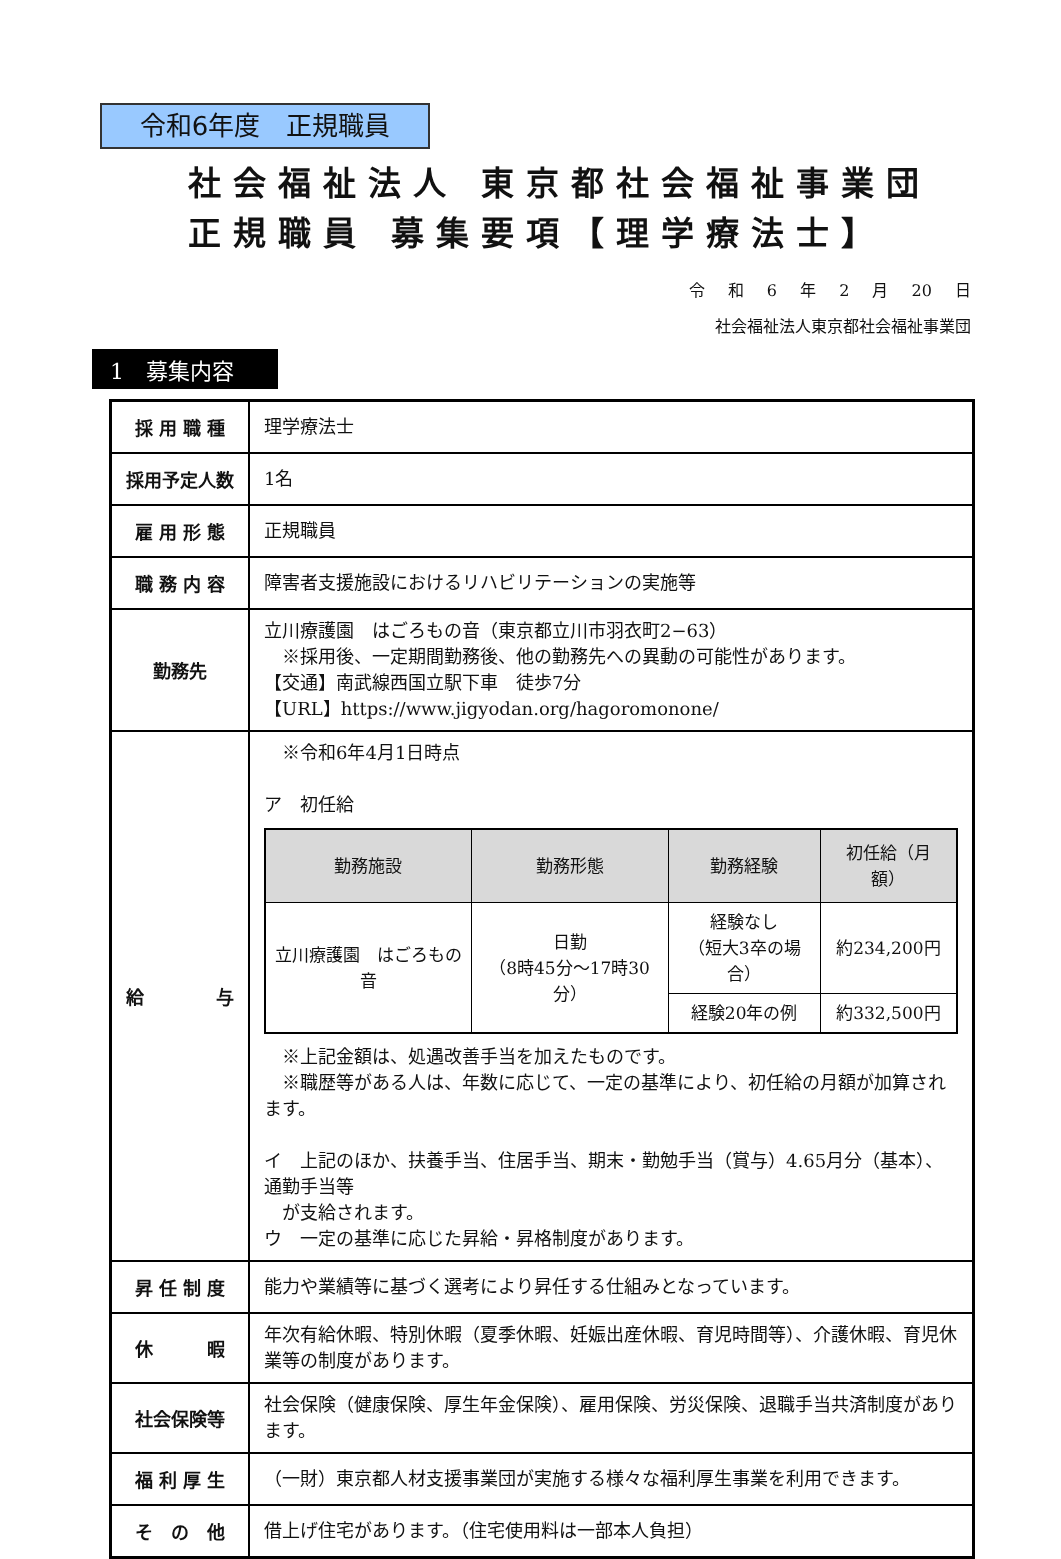令和6年度　正規職員
社会福祉法人 東京都社会福祉事業団
正規職員 募集要項【理学療法士】
令 和 6 年 2 月 20 日
社会福祉法人東京都社会福祉事業団
1　募集内容
| 採 用 職 種 | 理学療法士 |
| 採用予定人数 | 1名 |
| 雇 用 形 態 | 正規職員 |
| 職 務 内 容 | 障害者支援施設におけるリハビリテーションの実施等 |
| 勤務先 | 立川療護園 はごろもの音（東京都立川市羽衣町2−63） ※採用後、一定期間勤務後、他の勤務先への異動の可能性があります。 【交通】南武線西国立駅下車 徒歩7分 【URL】https://www.jigyodan.org/hagoromonone/ |
| 給 与 | ※令和6年4月1日時点 ア 初任給 / 勤務施設 / 勤務形態 / 勤務経験 / 初任給（月額） / / --- / --- / --- / --- / / 立川療護園 はごろもの音 / 日勤 （8時45分～17時30分） / 経験なし （短大3卒の場合） / 約234,200円 / / / / 経験20年の例 / 約332,500円 / ※上記金額は、処遇改善手当を加えたものです。 ※職歴等がある人は、年数に応じて、一定の基準により、初任給の月額が加算されます。 イ 上記のほか、扶養手当、住居手当、期末・勤勉手当（賞与）4.65月分（基本）、通勤手当等 が支給されます。 ウ 一定の基準に応じた昇給・昇格制度があります。 |
| 昇 任 制 度 | 能力や業績等に基づく選考により昇任する仕組みとなっています。 |
| 休 暇 | 年次有給休暇、特別休暇（夏季休暇、妊娠出産休暇、育児時間等）、介護休暇、育児休業等の制度があります。 |
| 社会保険等 | 社会保険（健康保険、厚生年金保険）、雇用保険、労災保険、退職手当共済制度があります。 |
| 福 利 厚 生 | （一財）東京都人材支援事業団が実施する様々な福利厚生事業を利用できます。 |
| そ の 他 | 借上げ住宅があります。（住宅使用料は一部本人負担） |